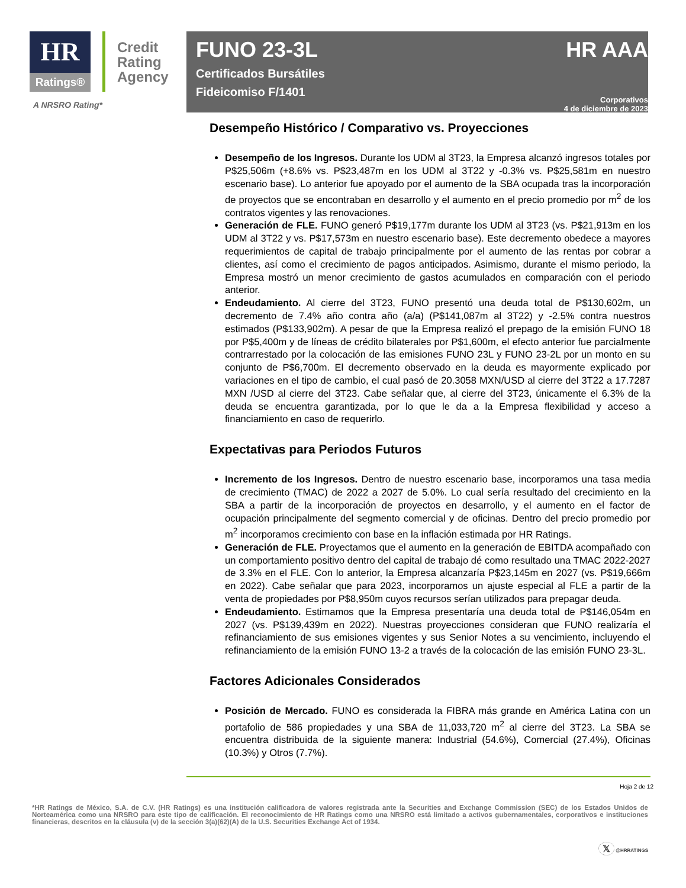HR
Ratings®
Credit
Rating
Agency
A NRSRO Rating*
FUNO 23-3L
Certificados Bursátiles
Fideicomiso F/1401
HR AAA
Corporativos
4 de diciembre de 2023
Desempeño Histórico / Comparativo vs. Proyecciones
Desempeño de los Ingresos. Durante los UDM al 3T23, la Empresa alcanzó ingresos totales por P$25,506m (+8.6% vs. P$23,487m en los UDM al 3T22 y -0.3% vs. P$25,581m en nuestro escenario base). Lo anterior fue apoyado por el aumento de la SBA ocupada tras la incorporación de proyectos que se encontraban en desarrollo y el aumento en el precio promedio por m<sup>2</sup> de los contratos vigentes y las renovaciones.
Generación de FLE. FUNO generó P$19,177m durante los UDM al 3T23 (vs. P$21,913m en los UDM al 3T22 y vs. P$17,573m en nuestro escenario base). Este decremento obedece a mayores requerimientos de capital de trabajo principalmente por el aumento de las rentas por cobrar a clientes, así como el crecimiento de pagos anticipados. Asimismo, durante el mismo periodo, la Empresa mostró un menor crecimiento de gastos acumulados en comparación con el periodo anterior.
Endeudamiento. Al cierre del 3T23, FUNO presentó una deuda total de P$130,602m, un decremento de 7.4% año contra año (a/a) (P$141,087m al 3T22) y -2.5% contra nuestros estimados (P$133,902m). A pesar de que la Empresa realizó el prepago de la emisión FUNO 18 por P$5,400m y de líneas de crédito bilaterales por P$1,600m, el efecto anterior fue parcialmente contrarrestado por la colocación de las emisiones FUNO 23L y FUNO 23-2L por un monto en su conjunto de P$6,700m. El decremento observado en la deuda es mayormente explicado por variaciones en el tipo de cambio, el cual pasó de 20.3058 MXN/USD al cierre del 3T22 a 17.7287 MXN /USD al cierre del 3T23. Cabe señalar que, al cierre del 3T23, únicamente el 6.3% de la deuda se encuentra garantizada, por lo que le da a la Empresa flexibilidad y acceso a financiamiento en caso de requerirlo.
Expectativas para Periodos Futuros
Incremento de los Ingresos. Dentro de nuestro escenario base, incorporamos una tasa media de crecimiento (TMAC) de 2022 a 2027 de 5.0%. Lo cual sería resultado del crecimiento en la SBA a partir de la incorporación de proyectos en desarrollo, y el aumento en el factor de ocupación principalmente del segmento comercial y de oficinas. Dentro del precio promedio por m<sup>2</sup> incorporamos crecimiento con base en la inflación estimada por HR Ratings.
Generación de FLE. Proyectamos que el aumento en la generación de EBITDA acompañado con un comportamiento positivo dentro del capital de trabajo dé como resultado una TMAC 2022-2027 de 3.3% en el FLE. Con lo anterior, la Empresa alcanzaría P$23,145m en 2027 (vs. P$19,666m en 2022). Cabe señalar que para 2023, incorporamos un ajuste especial al FLE a partir de la venta de propiedades por P$8,950m cuyos recursos serían utilizados para prepagar deuda.
Endeudamiento. Estimamos que la Empresa presentaría una deuda total de P$146,054m en 2027 (vs. P$139,439m en 2022). Nuestras proyecciones consideran que FUNO realizaría el refinanciamiento de sus emisiones vigentes y sus Senior Notes a su vencimiento, incluyendo el refinanciamiento de la emisión FUNO 13-2 a través de la colocación de las emisión FUNO 23-3L.
Factores Adicionales Considerados
Posición de Mercado. FUNO es considerada la FIBRA más grande en América Latina con un portafolio de 586 propiedades y una SBA de 11,033,720 m<sup>2</sup> al cierre del 3T23. La SBA se encuentra distribuida de la siguiente manera: Industrial (54.6%), Comercial (27.4%), Oficinas (10.3%) y Otros (7.7%).
Hoja 2 de 12
*HR Ratings de México, S.A. de C.V. (HR Ratings) es una institución calificadora de valores registrada ante la Securities and Exchange Commission (SEC) de los Estados Unidos de Norteamérica como una NRSRO para este tipo de calificación. El reconocimiento de HR Ratings como una NRSRO está limitado a activos gubernamentales, corporativos e instituciones financieras, descritos en la cláusula (v) de la sección 3(a)(62)(A) de la U.S. Securities Exchange Act of 1934.
𝕏 @HRRATINGS